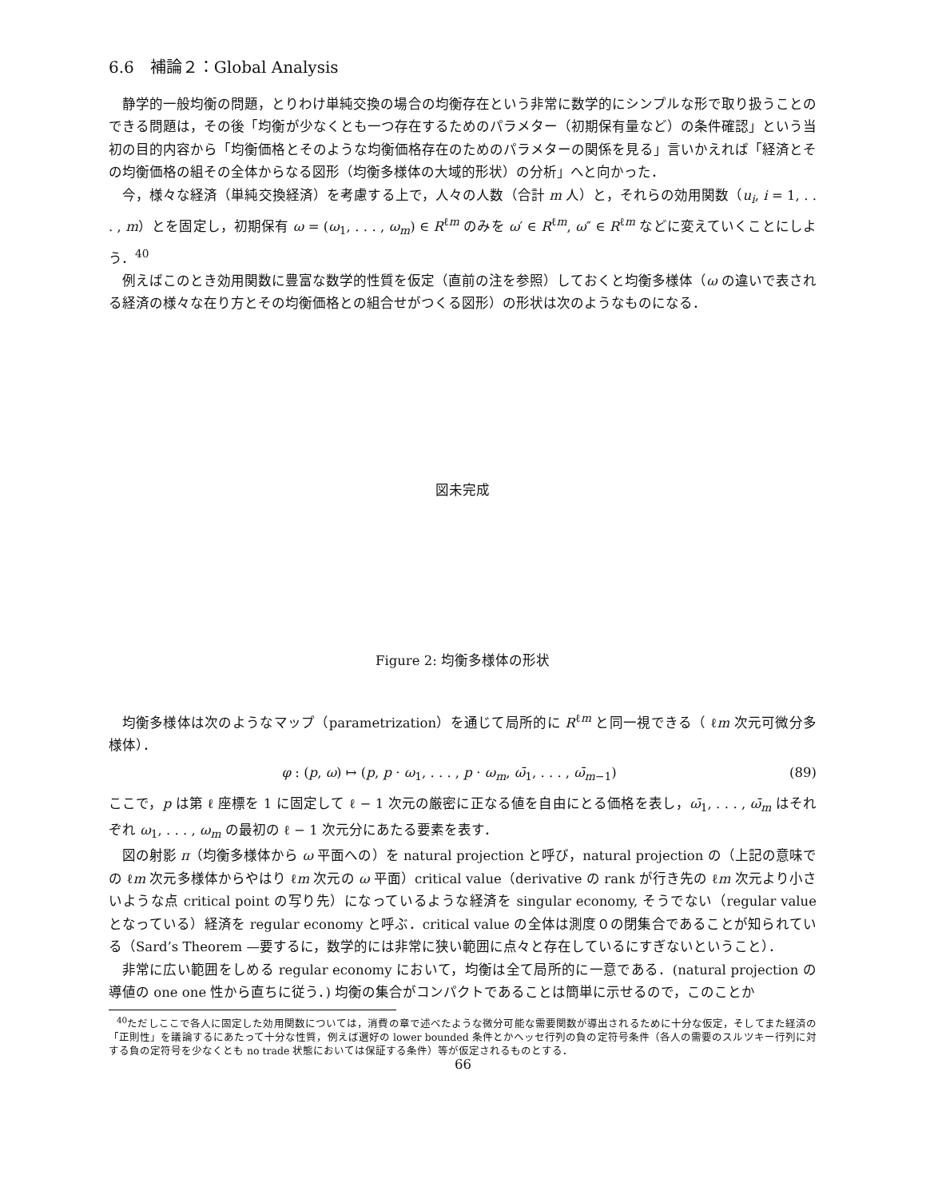6.6　補論２：Global Analysis
静学的一般均衡の問題，とりわけ単純交換の場合の均衡存在という非常に数学的にシンプルな形で取り扱うことのできる問題は，その後「均衡が少なくとも一つ存在するためのパラメター（初期保有量など）の条件確認」という当初の目的内容から「均衡価格とそのような均衡価格存在のためのパラメターの関係を見る」言いかえれば「経済とその均衡価格の組その全体からなる図形（均衡多様体の大域的形状）の分析」へと向かった．
今，様々な経済（単純交換経済）を考慮する上で，人々の人数（合計 m 人）と，それらの効用関数（u<sub>i</sub>, i = 1, . . . , m）とを固定し，初期保有 ω = (ω<sub>1</sub>, . . . , ω<sub>m</sub>) ∈ R<sup>ℓm</sup> のみを ω′ ∈ R<sup>ℓm</sup>, ω″ ∈ R<sup>ℓm</sup> などに変えていくことにしよう．<sup>40</sup>
例えばこのとき効用関数に豊富な数学的性質を仮定（直前の注を参照）しておくと均衡多様体（ω の違いで表される経済の様々な在り方とその均衡価格との組合せがつくる図形）の形状は次のようなものになる．
図未完成
Figure 2: 均衡多様体の形状
均衡多様体は次のようなマップ（parametrization）を通じて局所的に R<sup>ℓm</sup> と同一視できる（ ℓm 次元可微分多様体）．
φ : (p, ω) ↦ (p, p · ω<sub>1</sub>, . . . , p · ω<sub>m</sub>, ω̄<sub>1</sub>, . . . , ω̄<sub>m−1</sub>) (89)
ここで，p は第 ℓ 座標を 1 に固定して ℓ − 1 次元の厳密に正なる値を自由にとる価格を表し，ω̄<sub>1</sub>, . . . , ω̄<sub>m</sub> はそれぞれ ω<sub>1</sub>, . . . , ω<sub>m</sub> の最初の ℓ − 1 次元分にあたる要素を表す．
図の射影 π（均衡多様体から ω 平面への）を natural projection と呼び，natural projection の（上記の意味での ℓm 次元多様体からやはり ℓm 次元の ω 平面）critical value（derivative の rank が行き先の ℓm 次元より小さいような点 critical point の写り先）になっているような経済を singular economy, そうでない（regular value となっている）経済を regular economy と呼ぶ．critical value の全体は測度０の閉集合であることが知られている（Sard’s Theorem —要するに，数学的には非常に狭い範囲に点々と存在しているにすぎないということ）．
非常に広い範囲をしめる regular economy において，均衡は全て局所的に一意である．(natural projection の導値の one one 性から直ちに従う．) 均衡の集合がコンパクトであることは簡単に示せるので，このことか
<sup>40</sup> ただしここで各人に固定した効用関数については，消費の章で述べたような微分可能な需要関数が導出されるために十分な仮定，そしてまた経済の「正則性」を議論するにあたって十分な性質，例えば選好の lower bounded 条件とかヘッセ行列の負の定符号条件（各人の需要のスルツキー行列に対する負の定符号を少なくとも no trade 状態においては保証する条件）等が仮定されるものとする．
66